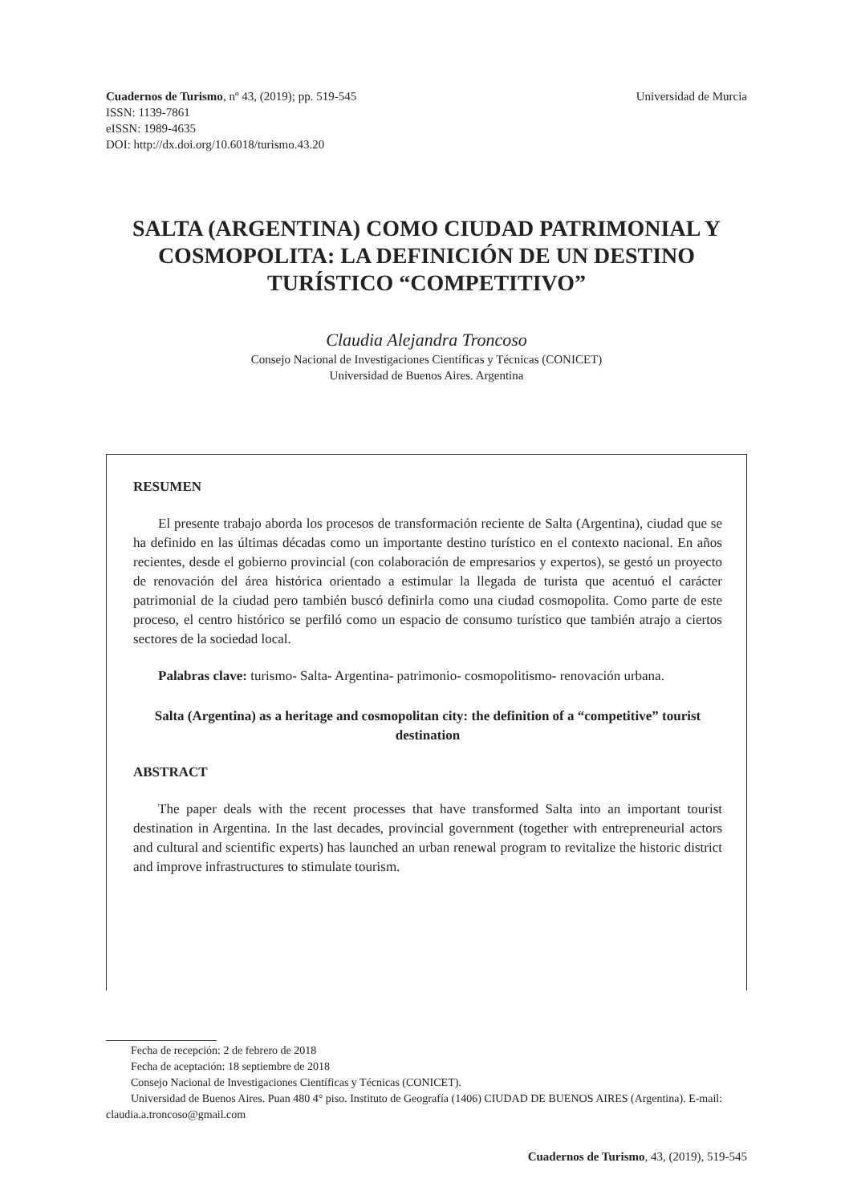Cuadernos de Turismo, nº 43, (2019); pp. 519-545
ISSN: 1139-7861
eISSN: 1989-4635
DOI: http://dx.doi.org/10.6018/turismo.43.20
Universidad de Murcia
SALTA (ARGENTINA) COMO CIUDAD PATRIMONIAL Y COSMOPOLITA: LA DEFINICIÓN DE UN DESTINO TURÍSTICO “COMPETITIVO”
Claudia Alejandra Troncoso
Consejo Nacional de Investigaciones Científicas y Técnicas (CONICET)
Universidad de Buenos Aires. Argentina
RESUMEN
El presente trabajo aborda los procesos de transformación reciente de Salta (Argentina), ciudad que se ha definido en las últimas décadas como un importante destino turístico en el contexto nacional. En años recientes, desde el gobierno provincial (con colaboración de empresarios y expertos), se gestó un proyecto de renovación del área histórica orientado a estimular la llegada de turista que acentuó el carácter patrimonial de la ciudad pero también buscó definirla como una ciudad cosmopolita. Como parte de este proceso, el centro histórico se perfiló como un espacio de consumo turístico que también atrajo a ciertos sectores de la sociedad local.
Palabras clave: turismo- Salta- Argentina- patrimonio- cosmopolitismo- renovación urbana.
Salta (Argentina) as a heritage and cosmopolitan city: the definition of a “competitive” tourist destination
ABSTRACT
The paper deals with the recent processes that have transformed Salta into an important tourist destination in Argentina. In the last decades, provincial government (together with entrepreneurial actors and cultural and scientific experts) has launched an urban renewal program to revitalize the historic district and improve infrastructures to stimulate tourism.
Fecha de recepción: 2 de febrero de 2018
Fecha de aceptación: 18 septiembre de 2018
Consejo Nacional de Investigaciones Científicas y Técnicas (CONICET).
Universidad de Buenos Aires. Puan 480 4° piso. Instituto de Geografía (1406) CIUDAD DE BUENOS AIRES (Argentina). E-mail: claudia.a.troncoso@gmail.com
Cuadernos de Turismo, 43, (2019), 519-545